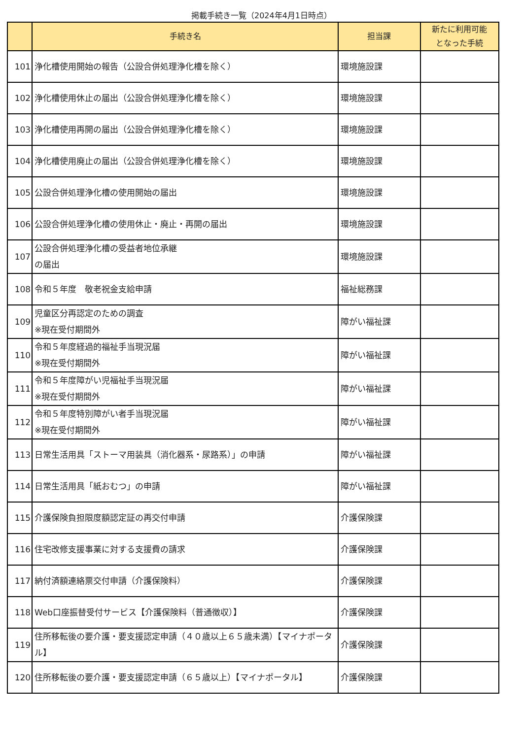掲載手続き一覧（2024年4月1日時点）
| | 手続き名 | 担当課 | 新たに利用可能 となった手続 |
| --- | --- | --- | --- |
| 101 | 浄化槽使用開始の報告（公設合併処理浄化槽を除く） | 環境施設課 | |
| 102 | 浄化槽使用休止の届出（公設合併処理浄化槽を除く） | 環境施設課 | |
| 103 | 浄化槽使用再開の届出（公設合併処理浄化槽を除く） | 環境施設課 | |
| 104 | 浄化槽使用廃止の届出（公設合併処理浄化槽を除く） | 環境施設課 | |
| 105 | 公設合併処理浄化槽の使用開始の届出 | 環境施設課 | |
| 106 | 公設合併処理浄化槽の使用休止・廃止・再開の届出 | 環境施設課 | |
| 107 | 公設合併処理浄化槽の受益者地位承継 の届出 | 環境施設課 | |
| 108 | 令和５年度 敬老祝金支給申請 | 福祉総務課 | |
| 109 | 児童区分再認定のための調査 ※現在受付期間外 | 障がい福祉課 | |
| 110 | 令和５年度経過的福祉手当現況届 ※現在受付期間外 | 障がい福祉課 | |
| 111 | 令和５年度障がい児福祉手当現況届 ※現在受付期間外 | 障がい福祉課 | |
| 112 | 令和５年度特別障がい者手当現況届 ※現在受付期間外 | 障がい福祉課 | |
| 113 | 日常生活用具「ストーマ用装具（消化器系・尿路系）」の申請 | 障がい福祉課 | |
| 114 | 日常生活用具「紙おむつ」の申請 | 障がい福祉課 | |
| 115 | 介護保険負担限度額認定証の再交付申請 | 介護保険課 | |
| 116 | 住宅改修支援事業に対する支援費の請求 | 介護保険課 | |
| 117 | 納付済額連絡票交付申請（介護保険料） | 介護保険課 | |
| 118 | Web口座振替受付サービス【介護保険料（普通徴収）】 | 介護保険課 | |
| 119 | 住所移転後の要介護・要支援認定申請（４０歳以上６５歳未満）【マイナポータル】 | 介護保険課 | |
| 120 | 住所移転後の要介護・要支援認定申請（６５歳以上）【マイナポータル】 | 介護保険課 | |